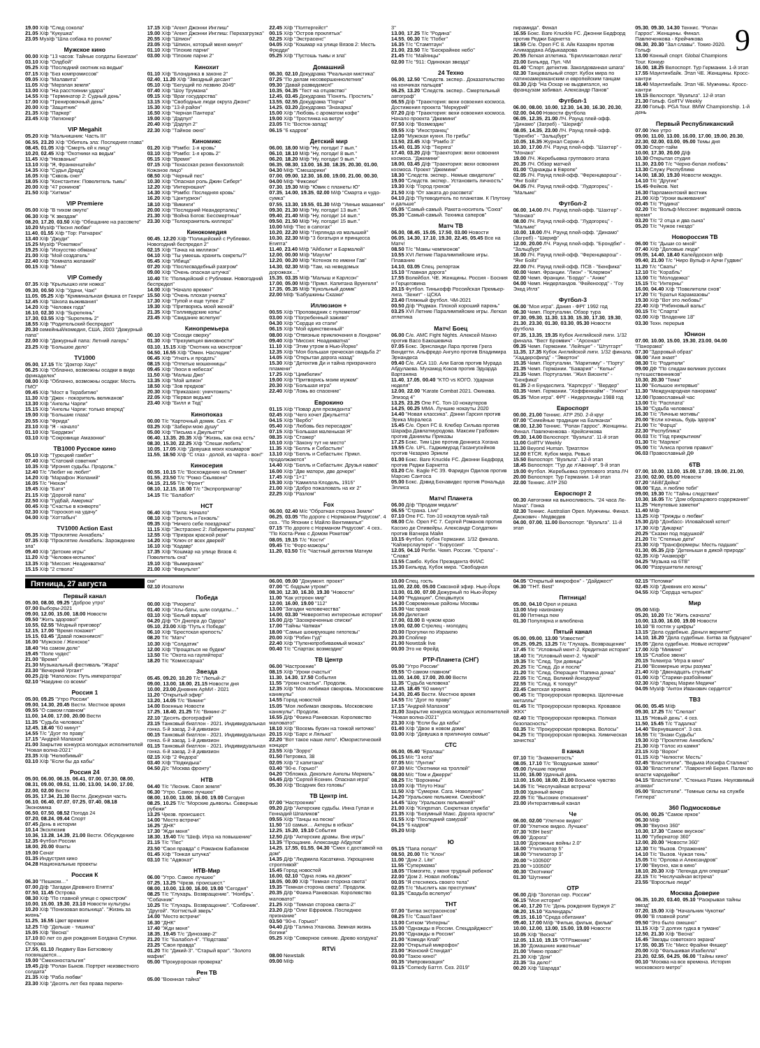19.00 Х/ф "След сокола"
21.05 Х/ф "Кукушка"
23.05 Муз/ф "Шла собака по роялю"
Мужское кино
00.00 Х/ф "13 часов: Тайные солдаты Бенгази"
03.10 Х/ф "Олдбой"
05.25 Х/ф "Последний охотник на ведьм"
07.15 Х/ф "Без компромиссов"
09.05 Х/ф "Малавита"
11.05 Х/ф "Мерзлая земля"
13.00 Х/ф "На расстоянии удара"
14.55 Х/ф "Терминатор 2: Судный день"
17.00 Х/ф "Тренировочный день"
20.00 Х/ф "Защитник"
21.35 Х/ф "Паркер"
23.45 Х/ф "Легионер"
VIP Megahit
05.20 Х/ф "Мальчишник: Часть III"
06.55, 23.20 Х/ф "Обитель зла: Последняя глава"
08.45, 01.05 Х/ф "Смерть ей к лицу"
10.20, 02.45 Х/ф "Охотники на ведьм"
11.45 Х/ф "Незваные"
13.10 Х/ф "Я, Франкенштейн"
14.35 Х/ф "Судья Дредд"
16.05 Х/ф "Сквозь снег"
18.05 Х/ф "Константин: Повелитель тьмы"
20.00 Х/ф "47 ронинов"
21.50 Х/ф "Хитмэн"
VIP Premiere
05.00 Х/ф "В тихом омуте"
06.30 Х/ф "К звездам"
08.20, 17.20, 03.50 Х/ф "Обещание на рассвете"
10.20 Муз/ф "Песня любви"
11.40, 01.55 Х/ф "Тор: Рагнарек"
13.40 Х/ф "Джуди"
15.25 Муз/ф "Рокетмен"
19.25 Х/ф "Искусство обмана"
21.00 Х/ф "Мой создатель"
22.40 Х/ф "Комната желаний"
00.15 Х/ф "Мина"
VIP Comedy
07.35 Х/ф "Крылышко или ножка"
09.30, 00.50 Х/ф "Удачи, Чак!"
11.05, 05.25 Х/ф "Криминальная фишка от Генри"
12.45 Х/ф "Школа выживания"
14.20 Х/ф "Человек года"
16.10, 02.30 Х/ф "Superнянь"
17.30, 03.55 Х/ф "Superнянь 2"
18.55 Х/ф "Родительский беспредел"
20.30 семейный/комедия, США, 2003 "Дежурный папа"
22.00 Х/ф "Дежурный папа: Летний лагерь"
23.25 Х/ф "Большое дело"
TV1000
05.00, 17.15 Т/с "Доктор Хаус"
06.25 Х/ф "Облачно, возможны осадки в виде фрикаделек"
08.00 Х/ф "Облачно, возможны осадки: Месть ГМО"
09.45 Х/ф "Мост в Терабитию"
11.30 Х/ф "Джек - покоритель великанов"
13.30 Х/ф "Ангелы Чарли"
15.15 Х/ф "Ангелы Чарли: только вперед"
19.00 Х/ф "Большие глаза"
20.55 Х/ф "Фрида"
23.10 Х/ф "Я - начало"
01.10 Х/ф "Бердмэн"
03.10 Х/ф "Сокровище Амазонки"
ТВ1000 Русское кино
05.10 Х/ф "Турецкий гамбит"
07.40 Х/ф "Статский советник"
10.35 Х/ф "Ирония судьбы. Продолж."
12.40 Т/с "Любит не любит"
14.20 Х/ф "Марафон Желаний"
16.05 Т/с "Нюхач"
19.45 Х/ф "Батя"
21.15 Х/ф "Дорогой папа"
22.50 Х/ф "Гудбай, Америка"
00.45 Х/ф "Счастье в конверте"
02.30 Х/ф "Гороскоп на удачу"
04.00 Х/ф "Хоттабыч"
TV1000 Action East
05.35 Х/ф "Проклятие Аннабель"
07.35 Х/ф "Проклятие Аннабель: Зарождение зла"
09.40 Х/ф "Детские игры"
11.20 Х/ф "Человек-мотылек"
13.35 Х/ф "Миссия: Неадекватна"
15.15 Х/ф "2 ствола"
17.15 Х/ф "Агент Джонни Инглиш"
19.00 Х/ф "Агент Джонни Инглиш: Перезагрузка"
20.55 Х/ф "Шпион"
23.05 Х/ф "Шпион, который меня кинул"
01.10 Х/ф "Плохие парни"
03.00 Х/ф "Плохие парни 2"
Кинохит
01.10 Х/ф "Блондинка в законе 2"
02.40, 11.20 Х/ф "Звездный десант"
05.10 Х/ф "Бегущий по лезвию 2049"
07.40 Х/ф "Шоу Трумана"
09.15 Х/ф "Враг государства"
13.15 Х/ф "Свободные люди округа Джонс"
15.30 Х/ф "13-й район"
16.50 Х/ф "Черная Пантера"
19.00 Х/ф "Дэдпул"
20.40 Х/ф "Дэдпул 2"
22.30 Х/ф "Тайное окно"
Киномикс
01.20 Х/ф "Рэмбо: 1-я кровь"
03.10 Х/ф "Рэмбо: 1-я кровь 2"
05.15 Х/ф "Время"
07.15 Х/ф "Техасская резня бензопилой: Кожаное лицо"
08.50 Х/ф "Черный пес"
10.30 Х/ф "Опасная роль Джин Сиберг"
12.20 Х/ф "Интернэшнл"
14.30 Х/ф "Рэмбо: Последняя кровь"
16.20 Х/ф "Центурион"
18.10 Х/ф "Викинги"
20.00 Х/ф "Последний Неандерталец"
21.30 Х/ф "Война Богов: Бессмертные"
23.30 Х/ф "Телохранитель киллера"
Кинокомедия
00.45, 12.20 Х/ф "Полицейский с Рублевки. Новогодний беспредел 2"
02.15 Х/ф "Тачка на миллион"
04.10 Х/ф "Ты умеешь хранить секреты?"
05.45 Х/ф "Ибица"
07.20 Х/ф "Послесвадебный разгром"
09.00 Х/ф "Очень опасная штучка"
10.40 Т/с "Полицейский с Рублевки. Новогодний беспредел"
14.00 Х/ф "Начало времен"
15.50 Х/ф "Очень плохая училка"
17.30 Х/ф "Тупой и еще тупее 2"
19.30 Х/ф "Притворись моей женой"
21.35 Х/ф "Голливудские копы"
23.45 Х/ф "Свидание вслепую"
Кинопремьера
00.10 Х/ф "Соседи сверху"
01.30 Х/ф "Презумпция виновности"
03.10, 15.15 Х/ф "Охотник на монстров"
04.50, 16.55 Х/ф "Омен. Наследие"
06.45 Х/ф "Угнать и продать"
08.15 Х/ф "Отпетые мошенницы"
09.45 Х/ф "Люси в небесах"
11.50 Х/ф "Малыш Джо"
13.35 Х/ф "Мой шпион"
18.50 Х/ф "Зов предков"
20.30 Х/ф "Приказано: уничтожить"
22.05 Х/ф "Первая ведьма"
23.40 Х/ф "Билл и Тед"
Кинопоказ
00.00 Т/с "Карточный домик. Сез. 4"
03.25 Х/ф "Забери мою душу"
05.00 Х/ф "Письма к Джульетте"
06.40, 13.35, 20.35 Х/ф "Жизнь, как она есть"
08.30, 15.30, 22.25 Х/ф "Спеши любить"
10.05, 17.05 Х/ф "Девушка моих кошмаров"
11.55, 18.50 Х/ф "С глаз - долой, из чарта - вон!"
Киносерия
00.55, 10.15 Т/с "Восхождение на Олимп"
01.55, 23.50 Т/с "Рокко Скьявоне"
04.15, 21.55 Т/с "Фронт"
08.10, 12.15, 18.00 Т/с "Экспроприатор"
14.15 Т/с "Балабол"
НСТ
06.40 Х/ф "Пила: Начало"
08.10 Х/ф "Гретель и Гензель"
09.35 Х/ф "Ничего себе поездочка"
11.15 Х/ф "Экстрасенс 2: Лабиринты разума"
12.55 Х/ф "Призрак красной реки"
14.20 Х/ф "Ключ от всех дверей"
16.10 Х/ф "Кадавр"
17.35 Х/ф "Кошмар на улице Вязов 4: Повелитель сна"
19.10 Х/ф "Вымирание"
21.00 Х/ф "Факультет"
22.45 Х/ф "Полтергейст"
00.15 Х/ф "Остров проклятых"
02.25 Х/ф "Экстрасенс"
04.05 Х/ф "Кошмар на улице Вязов 2: Месть Фредди"
05.25 Х/ф "Пустошь тьмы и зла"
Домашний
06.30, 02.10 Докудрама "Реальная мистика"
07.25 "По делам несовершеннолетних"
09.30 "Давай разведемся!"
10.35, 04.35 "Тест на отцовство"
12.45, 03.45 Докудрама "Понять. Простить"
13.55, 02.55 Докудрама "Порча"
14.25, 03.20 Докудрама "Знахарка"
15.00 Х/ф "Любовь с ароматом кофе"
19.00 Х/ф "Тростинка на ветру"
23.05 Т/с "Восток-запад"
06.15 "6 кадров"
Детский мир
06.00, 18.00 М/ф "Ну, погоди! 7 вып."
06.10, 18.10 М/ф "Ну, погоди! 8 вып."
06.20, 18.20 М/ф "Ну, погоди! 9 вып."
06.35, 08.30, 13.00, 16.30, 18.35, 20.30, 01.00, 04.30 М/ф "Смешарики"
07.00, 09.00, 12.30, 16.00, 19.00, 21.00, 00.30, 04.00 М/ф "Фиксики"
07.30, 19.30 М/ф "Ювик с планеты Ю"
07.35, 14.00, 19.35, 02.00 М/ф "Смарта и чудо-сумка"
07.55, 13.30, 19.55, 01.30 М/ф "Умные машинки"
09.30, 21.30 М/ф "Ну, погоди! 13 вып."
09.40, 21.40 М/ф "Ну, погоди! 14 вып."
09.50, 21.50 М/ф "Ну, погоди! 15 вып."
10.00 М/ф "Пес в сапогах"
10.20, 22.20 М/ф "Гирлянда из малышей"
10.30, 22.30 М/ф "3 богатыря и принцесса Египта"
11.40, 23.40 М/ф "Айболит и Бармалей"
12.00, 00.00 М/ф "Маугли"
12.20, 00.20 М/ф "Котенок по имени Гав"
14.30, 02.30 М/ф "Там, на неведомых дорожках…"
15.35, 03.35 М/ф "Малыш и Карлсон"
17.00, 05.00 М/ф "Прикл. Капитана Врунгеля"
17.35, 05.35 М/ф "Кукольный домик"
22.00 М/ф "Бабушкины Сказки"
Иллюзион +
00.55 Х/ф "Проповедник с пулеметом"
03.00 Х/ф "Погребенный заживо"
04.30 Х/ф "Сердце из стали"
06.15 Х/ф "Мой единственный"
08.00 Х/ф "Отвязные приключения в Лондоне"
09.40 Х/ф "Миссия: Неадекватна"
11.10 Х/ф "Этим утром в Нью-Йорке"
12.35 Х/ф "Моя большая греческая свадьба 2"
14.05 Х/ф "Открытая дорога назад"
15.30 Х/ф "Детектив Ди и тайна призрачного пламени"
17.25 Х/ф "Цимбелин"
19.00 Х/ф "Притворись моим мужем"
20.30 Х/ф "Большая игра"
22.40 Х/ф "Ложь во спасение"
Еврокино
01.15 Х/ф "Повар для президента"
02.45 Х/ф "Чего хочет Джульетта"
04.15 Х/ф "Вербо"
05.40 Х/ф "Любовь без пересадок"
07.15 Х/ф "Большая маленькая Я"
08.35 Х/ф "Стажер"
10.10 Х/ф "Закону тут не место"
11.35 Х/ф "Белль и Себастьян"
13.10 Х/ф "Белль и Себастьян: Прикл. продолжаются"
14.40 Х/ф "Белль и Себастьян: Друзья навек"
16.00 Х/ф "Две матери, две дочери"
17.45 Х/ф "1+1"
19.30 Х/ф "Камилла Клодель, 1915"
21.00 Х/ф "Добро пожаловать на юг 2"
22.25 Х/ф "Разлом"
Fox
06.00, 02.40 М/с "Обратная сторона Земли"
06.25, 03.05 "По дороге с Норманом Ридусом". 4 сез.. "По Японии с Майло Вентимилья"
07.15 "По дороге с Норманом Ридусом". 4 сез.. "По Коста-Рике с Домом Рокетом"
08.05, 19.15 Т/с "Кости"
09.45 Т/с "Форс-мажоры"
11.20, 03.50 Т/с "Частный детектив Магнум
3"
13.00, 17.25 Т/с "Родина"
14.55, 00.30 Т/с "Побег"
16.35 Т/с "Стамптаун"
21.00, 23.50 Т/с "Бескрайнее небо"
21.45 Т/с "Майянцы"
02.00 Т/с "911: Одинокая звезда"
24 Техно
06.00, 12.50 "Следств. экспер.. Доказательство на кончиках пальцев"
06.25, 13.20 "Следств. экспер.. Смертельный автограф"
06.55 Д/ф "Траектория: вехи освоения космоса. Достижения проекта "Меркурий"
07.20 Д/ф "Траектория: вехи освоения космоса. Начало проекта "Джемини"
07.50 Х/ф "Возмездие"
09.55 Х/ф "Иностранец"
12.00 "Мужская кухня. По грибы"
13.50, 23.45 Х/ф "Рэмбо 3"
15.40, 01.35 Х/ф "Тюряга"
17.40, 03.20 Д/ф "Траектория: вехи освоения космоса. "Джемини"
18.00, 03.45 Д/ф "Траектория: вехи освоения космоса. Проект "Джемини"
18.30 "Следств. экспер.. Немые свидетели"
19.00 "Следств. экспер.. Установить личность"
19.30 Х/ф "Город грехов"
21.50 Х/ф "От заката до рассвета"
04.10 Д/ф "Путеводитель по планетам. К Плутону и дальше"
05.05 "Самый-самый. Ракета-носитель "Союз"
05.30 "Самый-самый. Техника саперов"
Матч ТВ
06.00, 08.45, 15.05, 17.50, 03.00 Новости
06.05, 14.30, 17.10, 19.30, 22.45, 05.45 Все на Матч!
08.50 Т/с "Мамы чемпионов"
10.55 XVI Летние Паралимпийские игры. Плавание
14.10, 03.05 Спец. репортаж
15.10 "Главная дорога"
17.55 Волейбол. ЧЕ. Женщины. Россия - Босния и Герцеговина
20.15 Футбол. Тинькофф Российская Премьер-лига. "Зенит" - ЦСКА
23.40 Пляжный футбол. ЧМ-2021
00.50 Д/ф "Родман. Плохой хороший парень"
03.25 XVI Летние Паралимпийские игры. Легкая атлетика
Матч! Боец
06.00 С/е. AMC Fight Nights. Алексей Махно против Васо Бакошевича
07.05 Бокс. Эрисланди Лара против Грега Вендетти. Альфредо Ангуло против Владимира Эрнандеса
09.40 С/е. АСА 110. Али Багов против Мурада Абдулаева. Мухамед Коков против Эдуарда Вартаняна
11.40, 17.05, 00.40 "KTO vs КОГО. Ударная неделя"
12.00, 22.00 "Karate Combat 2021. Окинава. Эпизод 4"
13.25, 23.25 One FC. Топ-10 нокаутеров
14.25, 00.25 ММА. Лучшие нокауты 2020
14.40 "Новая классика". Дэнни Гарсия против Эрика Моралеса
15.45 С/е. Open FC 8. Клебер Сильва против Шарафа Давлатмуродова. Максим Грабович против Даниилы Приказы
17.25 Бокс. Тим Цзю против Денниса Хогана
19.55 С/е. UFL. Гаджимурад Гасангусейнов против Чезарио Эрикли
01.00 Бокс. Bare Knuckle FC. Джонни Бедфорд против Реджи Барнетта
03.20 С/е. Eagle FC 39. Фаридун Одилов против Марсио Сантоса
05.00 Бокс. Дэвид Бенавидес против Рональда Эллиса
Матч! Планета
06.00 Д/ф "Продам медали"
06.55 "Страна. Live"
07.10 One FC. Топ-10 нокаутов муай-тай
08.00 С/е. Open FC 7. Сергей Романов против Кассио де Оливейры. Александр Солдаткин против Вагнера Майя
10.15 Футбол. Кубок Германии. 1/32 финала. "Кайзерслаутерн" - "Боруссия"
12.05, 04.10 Регби. Чемп. России. "Стрела" - "Слава"
13.55 Самбо. Кубок Президента ФИАС
15.30 Бильярд. Кубок мира. "Свободная
пирамида". Финал
16.55 Бокс. Bare Knuckle FC. Джонни Бедфорд против Реджи Барнетта
18.55 С/е. Open FC 8. Айк Казарян против Алимардана Абдыкаарова
20.55 Легкая атлетика. "Бриллиантовая лига"
23.00 Бильярд. Пул. ЧМ
01.40 "Спорт. детектив. Заколдованная шпага"
02.30 Танцевальный спорт. Кубок мира по латиноамериканским и европейским танцам
03.30 Д/ф "На Оскар не выдвигался, но французам забивал. Александр Панов"
Футбол-1
06.00, 08.00, 10.00, 12.30, 14.30, 16.30, 20.30, 02.00, 04.00 Новости футбола
06.05, 12.35, 21.00 ЛЧ. Раунд плей-офф. "Динамо" (Загреб) - "Шериф"
08.05, 14.35, 23.00 ЛЧ. Раунд плей-офф. "Бренбю" - "Зальцбург"
10.05, 16.35 Журнал Серии-А
10.30, 17.00 ЛЧ. Раунд плей-офф. "Шахтер" - "Монако"
19.00 ЛЧ. Жеребьевка группового этапа
20.35 ЛЧ. Обзор матчей
01.00 "Однажды в Европе"
02.05 ЛЧ. Раунд плей-офф. "Ференцварош" - "Янг Бойз"
04.05 ЛЧ. Раунд плей-офф. "Лудогорец" - "Мальме"
Футбол-2
06.00, 14.00 ЛЧ. Раунд плей-офф. "Шахтер" - "Монако"
08.00 ЛЧ. Раунд плей-офф. "Лудогорец" - "Мальме"
10.00, 18.00 ЛЧ. Раунд плей-офф. "Динамо" (Загреб) - "Шериф"
12.00, 20.00 ЛЧ. Раунд плей-офф. "Брондбю" - "Зальцбург"
16.00 ЛЧ. Раунд плей-офф. "Ференцварош" - "Янг Бойз"
22.00 ЛЧ. Раунд плей-офф. ПСВ - "Бенфика"
00.00 Чемп. Франции. "Лион" - "Клермон"
02.00 Чемп. Франции. "Бордо" - "Анже"
04.00 Чемп. Нидерландов. "Фейеноорд" - "Гоу Эхед Иглз"
Футбол-3
06.00 "Моя игра". Дания - ФРГ 1992 год
06.30 Чемп. Португалии. Обзор тура
07.30, 09.30, 11.30, 13.30, 15.30, 17.30, 19.30, 21.30, 23.30, 01.30, 03.30, 05.30 Новости футбола
07.35, 13.35, 19.35 Кубок Английской лиги. 1/32 финала. "Вест Бромвич" - "Арсенал"
09.35 Чемп. Германии. "Лейпциг" - "Штутгарт"
11.35, 17.35 Кубок Английской лиги. 1/32 финала. "Хаддерсфилд" - "Эвертон"
15.35 Чемп. Португалии. "Маритиму" - "Порту"
21.35 Чемп. Германии. "Бавария" - "Кельн"
23.35 Чемп. Португалии. "Жил Висенте" - "Бенфика"
01.35 2-я Бундеслига. "Карлсруэ" - "Вердер"
03.35 Чемп. Германии. "Хоффенхайм" - "Унион"
05.35 "Моя игра". ФРГ - Нидерланды 1988 год
Евроспорт
00.00, 21.00 Теннис. ATP 250. 2-й круг
07.00 "Семейные традиции на Балканах"
08.00, 12.30 Теннис. "Ролан Гаррос". Женщины. Финал. Павлюченкова - Крейсичкова
09.30, 14.00 Велоспорт. "Вуэльта". 11-й этап
11.00 GolfTV Weekly
11.30 Beyond Human. Триатлон
12.00 ETCR. Кубок мира. Ревью
15.50 Велоспорт. "Вуэльта". 12-й этап
18.45 Велоспорт. "Тур де л'Авенир". 9-й этап
19.00 Футбол. Жеребьевка группового этапа ЛЧ
20.00 Велоспорт. Тур Германии. 1-й этап
22.00 Теннис. ATP 250
Евроспорт 2
00.30 Автогонки на выносливость. "24 часа Ле-Мана". Гонка
02.30 Теннис. Australian Open. Мужчины. Финал. Джокович - Медведев
04.00, 07.00, 11.00 Велоспорт. "Вуэльта". 11-й этап
9
05.30, 09.30, 14.30 Теннис. "Ролан Гаррос". Женщины. Финал. Павлюченкова - Крейчикова
08.30, 20.30 "Зал славы". Токио-2020. Гольф
13.00 Конный спорт. Global Champions Tour. Конкур
16.00, 18.25 Велоспорт. Тур Германии. 1-й этап
17.55 Маунтинбайк. Этап ЧЕ. Женщины. Кросс-кантри
18.40 Маунтинбайк. Этап ЧЕ. Мужчины. Кросс-кантри
19.15 Велоспорт. "Вуэльта". 12-й этап
21.30 Гольф. GolfTV Weekly
22.00 Гольф. PGA Tour. BMW Championship. 1-й день
Первый Республиканский
07.00 Уже утро
09.00, 11.00, 13.00, 16.00, 17.00, 19.00, 20.30, 22.30, 02.00, 03.00, 05.00 Темы дня
09.30 Спорт-тайм
10.00, 17.30, 20.00 Д/ф
10.30 Открытая студия
11.30, 23.00 Т/с "Черно-белая любовь"
13.30 Служу Республике
14.00, 18.30, 19.30 Новости междун.
14.10 Т/с "Другие"
15.45 Фейков. Net
16.30 Парламентский вестник
21.00 Х/ф "Уроки выживания"
00.45 Т/с "Родина"
02.20 Т/с "Вольф Мессинг: видевший сквозь время"
03.20 Т/с "2 отца и два сына"
05.20 Т/с "Чужое гнездо"
Новороссия ТВ
06.00 Т/с "Дыши со мной"
07.40 Х/ф "Деловые люди"
09.05, 14.40, 18.40 Калейдоскоп м/ф
09.40, 21.00 Т/с "Ниро Вульф и Арчи Гудвин"
11.20 Т/с "Сваты"
12.10 Т/с "Корабль"
13.00 Т/с "Молодежка"
15.15 Т/с "Интерны"
16.00, 04.40 Х/ф "Повелители снов"
17.20 Т/с "Братья Карамазовы"
19.30 Х/ф "Вот это любовь!"
22.40 Х/ф "Рябиновый вальс"
00.15 Т/с "Спарта"
02.00 Х/ф "Владение 18"
03.30 Техн. перерыв
Юнион
07.00, 10.00, 15.00, 19.30, 23.00, 04.00 "Панорама"
07.30 "Здоровый образ"
08.00 "Аня знает"
08.30 Т/с "Родители"
09.00 ДФ "По следам великих русских путешественников"
10.30, 20.30 "Тема"
11.00 "Большое интервью"
11.30 "Международная панорама"
12.00 Православный час
13.00 Т/с "Расплата"
15.30 "Судьба человека"
16.30 Т/с "Личные мотивы"
20.00 "Если хочешь, будь здоров"
21.00 Т/с "Фарца"
22.30 "Республика"
00.03 Т/с "Под прикрытием"
01.30 Т/с "Марлен"
05.00 Т/с "Алиса против правил"
06.03 Православный ДФ
6ТВ
07.00, 10.00, 13.00, 15.00, 17.00, 19.00, 21.00, 23.00, 02.00, 05.00 Новости
07.20 "АБВГДейка"
08.00 "Еда, я люблю тебя"
09.00, 19.30 Т/с "Тайны следствия"
10.30, 16.05 Т/с "Дом образцового содержания"
11.25 "Непутевые заметки"
11.40 М/ф
13.25 Х/ф "Трижды о любви"
15.30 Д/ф "Донбасс- Иловайский котел"
17.30 Х/ф "Дикарка"
20.25 "Сказки под подушкой"
21.20 Т/с "Степные дети"
23.30 Х/ф "Трансформеры: Месть падших"
01.30, 05.35 Д/ф "Детеныши в дикой природе"
02.35 Х/ф "Анаморф"
04.25 "Музыка на 6ТВ"
06.00 "Разрушители легенд"
Пятница, 27 августа
Первый канал
05.00, 08.00, 09.25 "Доброе утро"
07.00 Выборы-2021
09.00, 12.00, 15.00, 18.00 Новости
09.50 "Жить здорово!"
10.55, 02.55 "Модный приговор"
12.15, 17.00 "Время покажет"
15.15, 03.45 "Давай поженимся!"
16.00 "Мужское / Женское"
18.40 "На самом деле"
19.45 "Поле чудес"
21.00 "Время"
21.30 Музыкальный фестиваль "Жара"
23.30 "Вечерний Ургант"
00.25 Д/ф "Наполеон: Путь императора"
02.10 "Наедине со всеми"
Россия 1
05.00, 09.25 "Утро России"
09.00, 14.30, 20.45 Вести. Местное время
09.55 "О самом главном"
11.00, 14.00, 17.00, 20.00 Вести
11.35 "Судьба человека"
12.45, 18.40 "60 минут"
14.55 Т/с "Дуэт по праву"
17.15 "Андрей Малахов"
21.00 Закрытие конкурса молодых исполнителей "Новая волна-2021"
23.35 Х/ф "Нелюбимый"
03.10 Х/ф "Если бы да кабы"
Россия 24
05.00, 06.00, 06.15, 06.41, 07.00, 07.30, 08.00, 08.31, 09.00, 09.51, 11.00, 13.00, 14.00, 17.00, 22.00, 02.00 Вести
05.35, 17.34, 21.30 Вести. Дежурная часть
06.10, 06.40, 07.07, 07.25, 07.40, 08.18 Экономика
06.50, 07.50, 08.52 Погода 24
07.20, 08.24, 09.44 Спорт
07.45 День в истории
10.14 Эксклюзив
10.36, 13.28, 14.39, 21.00 Вести. Обсуждение
12.35 Футбол России
18.00, 20.00 Факты
19.00 Сенат
01.35 Индустрия кино
04.28 Национальные проекты
Россия К
06.30 "Пешком…"
07.00 Д/ф "Загадки Древнего Египта"
07.50, 11.45 Острова
08.30 Х/ф "По главной улице с оркестром"
10.00, 15.00, 19.30, 23.10 Новости культуры
10.20 Х/ф "Понизовая вольница". "Жизнь за жизнь"
11.25, 16.55 Цвет времени
12.25 Т/ф "Дельше - тишина"
15.05 Х/ф "Весна"
17.10 80 лет со дня рождения Богдана Ступки. Острова
17.55, 01.10 Людвигу Ван Бетховену посвящается…
19.00 "Смехоностальгия"
19.45 Д/ф "Ролан Быков. Портрет неизвестного солдата"
21.35 Х/ф "Раба любви"
23.30 Х/ф "Десять лет без права перепи-
ски"
02.10 Искатели
Победа
00.00 Х/ф "Риорита"
01.40 Х/ф "Аты-баты, шли солдаты…"
03.10 Х/ф "Белый взрыв"
04.20 Д/ф "От Днепра до Одера"
05.10, 23.00 Х/ф "Путь к Победе"
06.10 Х/ф "Брестская крепость"
08.20 Т/с "Матч"
10.30 Х/ф "Солдатик"
12.00 Х/ф "Прощаться не будем"
13.50 Т/с "Охота на гауляйтера"
18.20 Т/с "Комиссарша"
Звезда
05.45, 09.20, 10.20 Т/с "Лютый-2"
09.00, 13.00, 18.00, 21.15 Новости дня
10.00, 23.00 Дневник АрМИ - 2021
11.20 "Открытый эфир"
13.20, 14.05 Т/с "Викинг"
14.00 Военные Новости
17.25, 18.40, 21.25 Т/с "Викинг-2"
22.10 "Десять фотографий"
23.15 Танковый биатлон - 2021. Индивидуальная гонка. 5-й заезд. 2-й дивизион
00.15 Танковый биатлон - 2021. Индивидуальная гонка. 6-й заезд. 1-й дивизион
01.15 Танковый биатлон - 2021. Индивидуальная гонка. 6-й заезд. 2-й дивизион
02.15 Х/ф "2 Федора"
03.40 Х/ф "Подкидыш"
04.50 Д/с "Москва фронту"
НТВ
04.40 Т/с "Лесник. Своя земля"
06.30 "Утро. Самое лучшее"
08.00, 10.00, 13.00, 16.00, 19.00 Сегодня
08.25, 10.25 Т/с "Морские дьяволы. Северные рубежи"
13.25 Чрезв. происшест.
14.00 "Место встречи"
16.25 "ДНК"
17.30 "Жди меня"
18.30, 19.40 Т/с "Шеф. Игра на повышение"
21.15 Т/с "Пес"
23.50 "Своя правда" с Романом Бабаяном
01.45 Х/ф "Тонкая штучка"
03.10 Т/с "Адвокат"
НТВ-Мир
06.00 "Утро. Самое лучшее"
07.25, 13.25 "Чрезв. происшест."
08.00, 10.00, 13.00, 16.00, 19.00 "Сегодня"
08.25 Т/с "Глухарь. Возвращение". "Ноябрь". "Собачник"
10.25 Т/с "Глухарь. Возвращение". "Собачник". "Другой". "Когтистый зверь"
14.00 "Место встречи"
16.30 "ДНК"
17.40 "Жди меня"
18.35, 19.45 Т/с "Динозавр-2"
21.20 Т/с "Балабол-4". "Подстава"
23.25 "Своя правда"
01.20 Т/с "Дикий-3". "Старый враг". "Золото мафии"
05.00 "Прокурорская проверка"
Рен ТВ
05.00 "Военная тайна"
06.00, 09.00 "Документ. проект"
07.00 "С бодрым утром!"
08.30, 12.30, 16.30, 19.30 "Новости"
11.00 "Как устроен мир"
12.00, 16.00, 19.00 "112"
13.00 "Загадки человечества"
14.00, 03.30 "Невероятно интересные истории"
15.00 Д/ф "Засекреченные списки"
17.00 "Тайны Чапман"
18.00 "Самые шокирующие гипотезы"
20.00 Х/ф "Робин Гуд"
22.40 Х/ф "Пуленепробиваемый монах"
00.40 Т/с "Спартак: возмездие"
ТВ Центр
06.00 "Настроение"
08.15 Х/ф "Уроки счастья"
11.30, 14.30, 17.50 События
11.55 "Уроки счастья". Продолж.
12.35 Х/ф "Моя любимая свекровь. Московские каникулы"
14.55 Город новостей
15.05 "Моя любимая свекровь. Московские каникулы". Продолж.
16.55 Д/ф "Фаина Раневская. Королевство маловато!"
18.10 Х/ф "Восемь бусин на тонкой ниточке"
20.15 Х/ф "Барс и Лялька"
22.20 "Вот такое наше лето". Юмористический концерт
23.55 Х/ф "Зорро"
01.50 Петровка, 38
02.05 Х/ф "2 капитана"
03.40 "90-е. Горько!"
04.20 "Обложка. Декольте Ангелы Меркель"
04.45 Д/ф "Сергей Есенин. Опасная игра"
05.30 Х/ф "Всадник без головы"
ТВ Центр int.
07.00 "Настроение"
09.20 Д/ф "Актерские судьбы. Инна Гулая и Геннадий Шпаликов"
09.55 Х/ф "Танцы на песке"
11.50 "10 самых… Актеры в юбках"
12.25, 15.20, 19.10 События
12.50 Д/ф "Актерские драмы. Вне игры"
13.35 "Прощание. Александр Абдулов"
14.25, 17.55, 01.55, 04.30 "Смех с доставкой на дом"
14.35 Д/ф "Людмила Касаткина. Укрощение строптивой"
15.45 Город новостей
16.00, 02.10 "Одна ложь на двоих"
18.05, 00.00 Х/ф "Темная сторона света"
19.35 "Темная сторона света". Продолж.
20.35 Д/ф "Фаина Раневская. Королевство маловато!"
21.25 Х/ф "Темная сторона света-2"
23.20 Д/ф "Олег Ефремов. Последнее признание"
03.50 "90-е. Горько!"
04.40 Д/ф "Галина Уланова. Земная жизнь богини"
05.25 Х/ф "Северное сияние. Древо колдуна"
RTVi
08.00 Newstalk
09.00 М/ф
10.00 Спец. гость
11.00, 22.00, 05.00 Сквозной эфир. Нью-Йорк
13.00, 01.00, 07.00 Дежурный по Нью-Йорку
14.00 "Редакция". Спецвыпуск
14.30 Современные районы Москвы
15.00 Час speak
16.00 Дилетант
17.00, 03.00 В чужом краю
19.00, 02.00 Стрелец - молодец
20.00 Прогулки по Израилю
20.30 Спойлер
21.00 Newstalk live
00.00 Это не Фрейд
РТР-Планета (СНГ)
05.00 "Утро России"
09.55 "О самом главном"
11.00, 14.00, 17.00, 20.00 Вести
11.35 "Судьба человека"
12.45, 18.45 "60 минут"
14.30, 20.45 Вести. Местное время
14.55 Т/с "Дуэт по праву"
17.15 "Андрей Малахов"
21.00 Закрытие конкурса молодых исполнителей "Новая волна-2021"
23.30 Х/ф "Если бы да кабы"
01.40 Х/ф "Двое в новом доме"
03.00 Х/ф "Девушка в приличную семью"
СТС
06.00, 05.40 "Ералаш"
06.15 М/с "3 кота"
07.05 М/с "Лунтик"
07.30 М/с "Охотники на троллей"
08.00 М/с "Том и Джерри"
08.25 Т/с "Воронины"
10.00 Х/ф "Плуто Нэш"
11.50 Х/ф "Сумерки. Сага. Новолуние"
14.20 "Уральские пельмени. Смехbook"
14.45 "Шоу "Уральских пельменей"
21.00 Х/ф "Kingsman. Секретная служба"
23.35 Х/ф "Безумный Макс. Дорога ярости"
01.55 Х/ф "Последний самурай"
04.15 "6 кадров"
05.20 М/ф
Ю
05.15 "Папа попал"
08.50, 20.00 Т/с "Клон"
11.00 "Дом 2. Lite"
11.55 "Супермама"
18.05 "Помогите, у меня трудный ребенок"
22.00 "Дом 2. Новая любовь"
00.05 "Я стесняюсь своего тела"
02.05 Т/с "Мыслить как преступник"
03.35 "Свадьба вслепую"
ТНТ
07.00 "Битва экстрасенсов"
08.25 Т/с "СашаТаня"
13.00 Ситком "Интерны"
15.00 "Однажды в России. Спецдайджест"
20.00 "Однажды в России"
21.00 "Комеди Клаб"
22.00 "Открытый микрофон"
23.00 "Женский Стендап"
00.00 "Такое кино!"
00.35 "Импровизация"
03.15 "Comedy Баттл. Сез. 2019"
04.05 "Открытый микрофон" - "Дайджест"
06.30 "ТНТ. Best"
Пятница!
05.00, 04.10 Орел и решка
13.00 Мир наизнанку
01.00 Пятница new
01.30 Популярна и влюблена
Пятый канал
05.00, 09.00, 13.00 "Известия"
05.25, 09.25, 13.25 Т/с "Глухарь. Возвращение"
17.45 Т/с "Условный мент-2. Кредитная история"
18.40 Т/с "Условный мент-2. Чужой"
19.35 Т/с "След. Три девицы"
20.25 Т/с "След. До и после"
21.20 Т/с "След. Операция "Папина дочка"
22.05 Т/с "След. Великий йокодзуна"
22.55 Т/с "След. К топору!"
23.45 Светская хроника
00.45 Т/с "Прокурорская проверка. Щелочные металлы"
01.45 Т/с "Прокурорская проверка. Кровавое ЖКХ"
02.40 Т/с "Прокурорская проверка. Полная безопасность"
03.35 Т/с "Прокурорская проверка. Волосы"
04.25 Т/с "Прокурорская проверка. Химическая зачистка"
8 канал
07.10 Т/с "Знаменитость"
08.05, 17.10 Т/с "Воздушные замки"
09.00 Лучшие покупки
11.00, 16.00 Удачный день
13.00, 15.00, 18.00, 21.00 Восьмое чувство
14.05 Т/с "Неслучайная встреча"
19.00 Удачный вечер
22.05 Т/с "Высокие отношения"
23.00 Интерактивный канал
Че
06.00, 02.00 "Улетное видео"
07.00 "Улетное видео. Лучшее"
07.30 "КВН best"
09.00 "Дорога"
13.00 "Дорожные войны 2.0"
16.00 "Утилизатор 5"
18.00 "Утилизатор 3"
20.00 "+100500"
23.00 "+100500"
00.30 "Охотники"
01.30 "Шутники"
ОТР
06.00 Д/ф "Золотая сер. России"
06.15 "Моя история"
06.40, 17.20 Т/с "День рождения Буржуя 2"
08.20, 15.10 "Календарь"
09.15, 16.10 "Среда обитания"
09.40, 17.00 М/ф "Фильм, фильм, фильм"
10.00, 12.00, 13.00, 15.00, 19.00 Новости
10.05 Х/ф "Весна"
12.05, 13.10, 19.15 "ОТРажение"
16.30 "Домашние животные"
21.00 "Имею право!"
21.30 Х/ф "Дом"
23.35 "За дело!"
00.20 Х/ф "Шарада"
02.15 "Потомки"
02.45 Х/ф "Дневник его жены"
04.55 Х/ф "Сердца четырех"
Мир
05.00 М/ф
05.20, 10.20 Т/с "Жить сначала"
10.00, 13.00, 16.00, 19.00 Новости
10.10 "В гостях у цифры"
13.15 "Дела судебные. Деньги верните!"
14.10, 16.20 "Дела судебные. Битва за будущее"
15.05 "Дела судебные. Новые истории"
17.00 Х/ф "Мимино"
19.15 "Слабое звено"
20.15 Телеигра "Игра в кино"
21.00 "Всемирные игры разума"
21.40 Х/ф "Двенадцать стульев"
01.00 Х/ф "Старики-разбойники"
02.30 Х/ф "Ларец Марии Медичи"
04.05 Муз/ф "Антон Иванович сердится"
ТВ3
06.00, 05.45 М/ф
09.30, 17.25 Т/с "Слепая"
11.15 "Новый день". 4 сез.
11.50, 15.45 Т/с "Гадалка"
14.40 "Вернувшиеся". 3 сез.
16.55 Т/с "Знаки Судьбы"
19.30 Х/ф "Проклятие Аннабель"
21.30 Х/ф "Голос из камня"
23.15 Х/ф "Ворон"
01.15 Х/ф "Челюсти: Месть"
02.45 "Властители". "Ведьма Иосифа Сталина"
03.30 "Властители". "Лаврентий Берия. Палач во власти чародейки"
04.15 "Властители". "Стенька Разин. Неуязвимый атаман"
05.00 "Властители". "Темные силы на службе Гитлера"
360 Подмосковье
05.00, 00.25 "Самое яркое"
06.30 М/ф
09.30 "Вкусно 360"
10.30, 17.30 "Самое вкусное"
11.00 "Губернатор 360"
12.00, 20.00 "Новости 360"
12.30 Т/с "Вызов. Отражение"
14.10 Т/с "Вызов. Чужая тень"
15.05 Т/с "Орлова и Александров"
17.00 "Вкусно, как в кино"
18.10, 20.30 Х/ф "Легенда для оперши"
22.15 Т/с "Неслучайная встреча"
23.55 "Взрослые люди"
Москва Доверие
06.35, 10.20, 03.40, 05.10 "Раскрывая тайны звезд"
07.20, 15.00 Х/ф "Начальник Чукотки"
09.00 "В главной роли"
09.50 "Это было смешно"
11.15 Х/ф "2 долгих гудка в тумане"
12.50, 21.30 Х/ф "Весна"
16.45 "Звезды советского экрана"
17.55, 00.35 Т/с "Мисс Фрайни Фишер"
20.00 Х/ф "Фальшивая Изабелла"
23.20, 02.55, 04.25, 06.00 "Тайны кино"
00.10 "Москва на все времена. История московского метро"